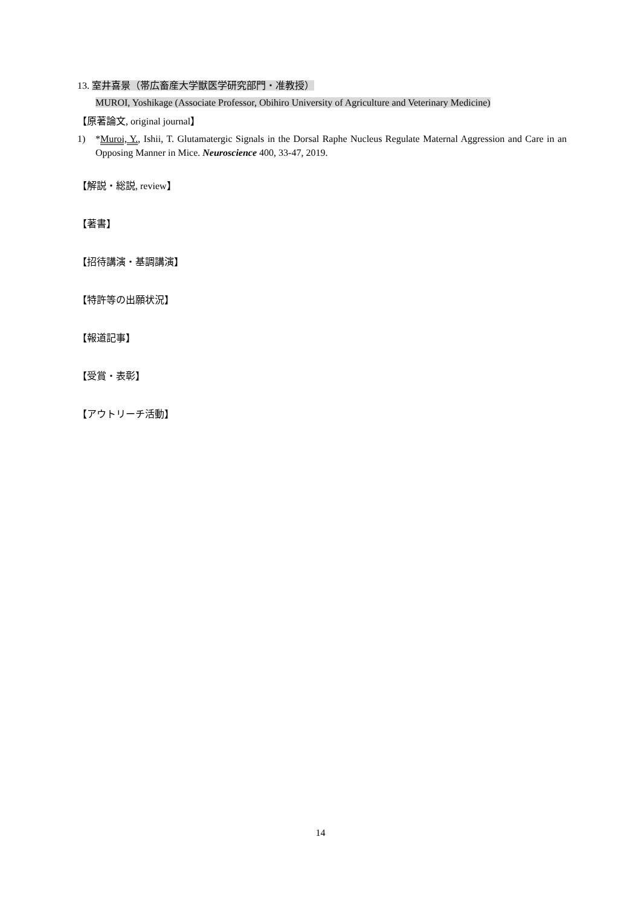13. 室井喜景（帯広畜産大学獣医学研究部門・准教授）
MUROI, Yoshikage (Associate Professor, Obihiro University of Agriculture and Veterinary Medicine)
【原著論文, original journal】
1) *Muroi, Y., Ishii, T. Glutamatergic Signals in the Dorsal Raphe Nucleus Regulate Maternal Aggression and Care in an Opposing Manner in Mice. Neuroscience 400, 33-47, 2019.
【解説・総説, review】
【著書】
【招待講演・基調講演】
【特許等の出願状況】
【報道記事】
【受賞・表彰】
【アウトリーチ活動】
14